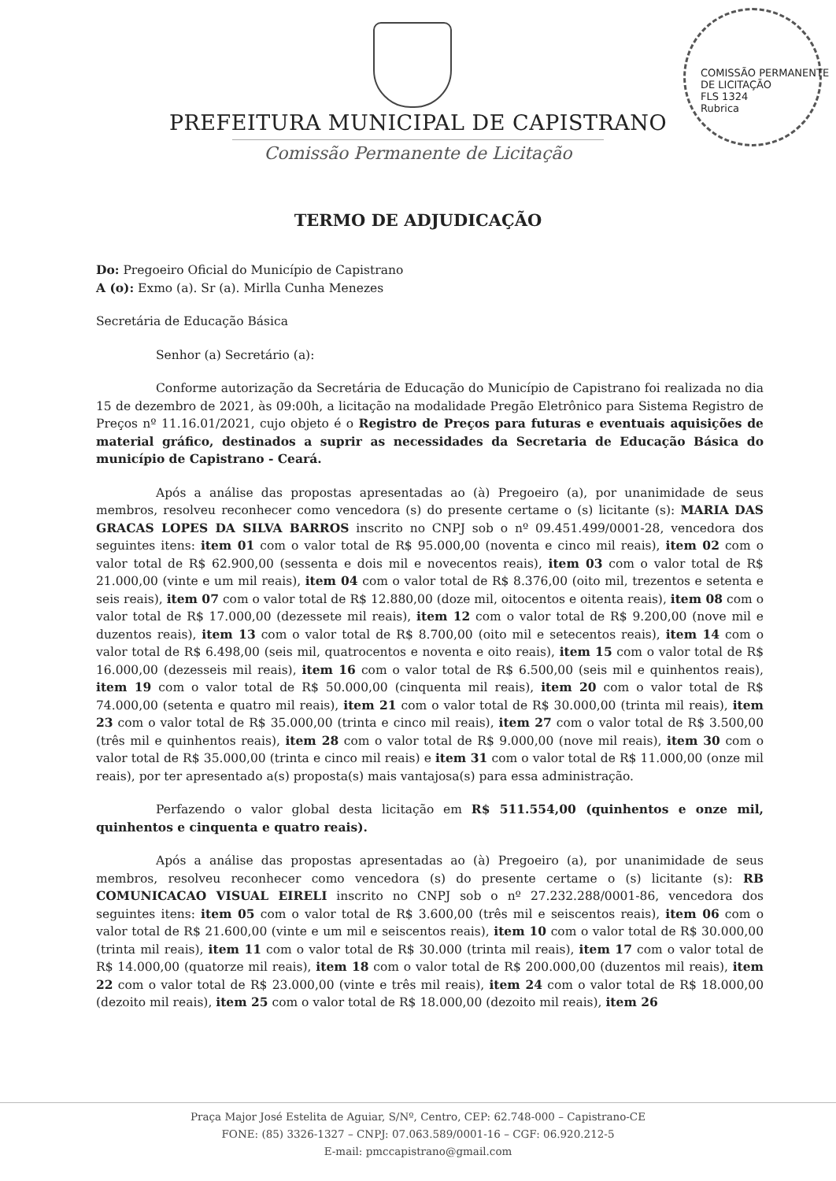COMISSÃO PERMANENTE DE LICITAÇÃO
FLS 1324
Rubrica
PREFEITURA MUNICIPAL DE CAPISTRANO
Comissão Permanente de Licitação
TERMO DE ADJUDICAÇÃO
Do: Pregoeiro Oficial do Município de Capistrano
A (o): Exmo (a). Sr (a). Mirlla Cunha Menezes
Secretária de Educação Básica
Senhor (a) Secretário (a):
Conforme autorização da Secretária de Educação do Município de Capistrano foi realizada no dia 15 de dezembro de 2021, às 09:00h, a licitação na modalidade Pregão Eletrônico para Sistema Registro de Preços nº 11.16.01/2021, cujo objeto é o Registro de Preços para futuras e eventuais aquisições de material gráfico, destinados a suprir as necessidades da Secretaria de Educação Básica do município de Capistrano - Ceará.
Após a análise das propostas apresentadas ao (à) Pregoeiro (a), por unanimidade de seus membros, resolveu reconhecer como vencedora (s) do presente certame o (s) licitante (s): MARIA DAS GRACAS LOPES DA SILVA BARROS inscrito no CNPJ sob o nº 09.451.499/0001-28, vencedora dos seguintes itens: item 01 com o valor total de R$ 95.000,00 (noventa e cinco mil reais), item 02 com o valor total de R$ 62.900,00 (sessenta e dois mil e novecentos reais), item 03 com o valor total de R$ 21.000,00 (vinte e um mil reais), item 04 com o valor total de R$ 8.376,00 (oito mil, trezentos e setenta e seis reais), item 07 com o valor total de R$ 12.880,00 (doze mil, oitocentos e oitenta reais), item 08 com o valor total de R$ 17.000,00 (dezessete mil reais), item 12 com o valor total de R$ 9.200,00 (nove mil e duzentos reais), item 13 com o valor total de R$ 8.700,00 (oito mil e setecentos reais), item 14 com o valor total de R$ 6.498,00 (seis mil, quatrocentos e noventa e oito reais), item 15 com o valor total de R$ 16.000,00 (dezesseis mil reais), item 16 com o valor total de R$ 6.500,00 (seis mil e quinhentos reais), item 19 com o valor total de R$ 50.000,00 (cinquenta mil reais), item 20 com o valor total de R$ 74.000,00 (setenta e quatro mil reais), item 21 com o valor total de R$ 30.000,00 (trinta mil reais), item 23 com o valor total de R$ 35.000,00 (trinta e cinco mil reais), item 27 com o valor total de R$ 3.500,00 (três mil e quinhentos reais), item 28 com o valor total de R$ 9.000,00 (nove mil reais), item 30 com o valor total de R$ 35.000,00 (trinta e cinco mil reais) e item 31 com o valor total de R$ 11.000,00 (onze mil reais), por ter apresentado a(s) proposta(s) mais vantajosa(s) para essa administração.
Perfazendo o valor global desta licitação em R$ 511.554,00 (quinhentos e onze mil, quinhentos e cinquenta e quatro reais).
Após a análise das propostas apresentadas ao (à) Pregoeiro (a), por unanimidade de seus membros, resolveu reconhecer como vencedora (s) do presente certame o (s) licitante (s): RB COMUNICACAO VISUAL EIRELI inscrito no CNPJ sob o nº 27.232.288/0001-86, vencedora dos seguintes itens: item 05 com o valor total de R$ 3.600,00 (três mil e seiscentos reais), item 06 com o valor total de R$ 21.600,00 (vinte e um mil e seiscentos reais), item 10 com o valor total de R$ 30.000,00 (trinta mil reais), item 11 com o valor total de R$ 30.000 (trinta mil reais), item 17 com o valor total de R$ 14.000,00 (quatorze mil reais), item 18 com o valor total de R$ 200.000,00 (duzentos mil reais), item 22 com o valor total de R$ 23.000,00 (vinte e três mil reais), item 24 com o valor total de R$ 18.000,00 (dezoito mil reais), item 25 com o valor total de R$ 18.000,00 (dezoito mil reais), item 26
Praça Major José Estelita de Aguiar, S/Nº, Centro, CEP: 62.748-000 – Capistrano-CE
FONE: (85) 3326-1327 – CNPJ: 07.063.589/0001-16 – CGF: 06.920.212-5
E-mail: pmccapistrano@gmail.com